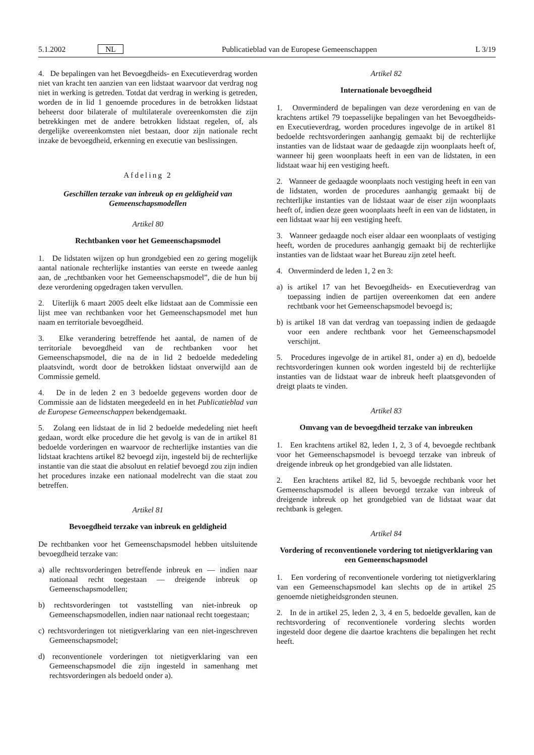5.1.2002 NL Publicatieblad van de Europese Gemeenschappen L 3/19
4. De bepalingen van het Bevoegdheids- en Executieverdrag worden niet van kracht ten aanzien van een lidstaat waarvoor dat verdrag nog niet in werking is getreden. Totdat dat verdrag in werking is getreden, worden de in lid 1 genoemde procedures in de betrokken lidstaat beheerst door bilaterale of multilaterale overeenkomsten die zijn betrekkingen met de andere betrokken lidstaat regelen, of, als dergelijke overeenkomsten niet bestaan, door zijn nationale recht inzake de bevoegdheid, erkenning en executie van beslissingen.
Afdeling 2
Geschillen terzake van inbreuk op en geldigheid van Gemeenschapsmodellen
Artikel 80
Rechtbanken voor het Gemeenschapsmodel
1. De lidstaten wijzen op hun grondgebied een zo gering mogelijk aantal nationale rechterlijke instanties van eerste en tweede aanleg aan, de „rechtbanken voor het Gemeenschapsmodel”, die de hun bij deze verordening opgedragen taken vervullen.
2. Uiterlijk 6 maart 2005 deelt elke lidstaat aan de Commissie een lijst mee van rechtbanken voor het Gemeenschapsmodel met hun naam en territoriale bevoegdheid.
3. Elke verandering betreffende het aantal, de namen of de territoriale bevoegdheid van de rechtbanken voor het Gemeenschapsmodel, die na de in lid 2 bedoelde mededeling plaatsvindt, wordt door de betrokken lidstaat onverwijld aan de Commissie gemeld.
4. De in de leden 2 en 3 bedoelde gegevens worden door de Commissie aan de lidstaten meegedeeld en in het Publicatieblad van de Europese Gemeenschappen bekendgemaakt.
5. Zolang een lidstaat de in lid 2 bedoelde mededeling niet heeft gedaan, wordt elke procedure die het gevolg is van de in artikel 81 bedoelde vorderingen en waarvoor de rechterlijke instanties van die lidstaat krachtens artikel 82 bevoegd zijn, ingesteld bij de rechterlijke instantie van die staat die absoluut en relatief bevoegd zou zijn indien het procedures inzake een nationaal modelrecht van die staat zou betreffen.
Artikel 81
Bevoegdheid terzake van inbreuk en geldigheid
De rechtbanken voor het Gemeenschapsmodel hebben uitsluitende bevoegdheid terzake van:
a) alle rechtsvorderingen betreffende inbreuk en — indien naar nationaal recht toegestaan — dreigende inbreuk op Gemeenschapsmodellen;
b) rechtsvorderingen tot vaststelling van niet-inbreuk op Gemeenschapsmodellen, indien naar nationaal recht toegestaan;
c) rechtsvorderingen tot nietigverklaring van een niet-ingeschreven Gemeenschapsmodel;
d) reconventionele vorderingen tot nietigverklaring van een Gemeenschapsmodel die zijn ingesteld in samenhang met rechtsvorderingen als bedoeld onder a).
Artikel 82
Internationale bevoegdheid
1. Onverminderd de bepalingen van deze verordening en van de krachtens artikel 79 toepasselijke bepalingen van het Bevoegdheids- en Executieverdrag, worden procedures ingevolge de in artikel 81 bedoelde rechtsvorderingen aanhangig gemaakt bij de rechterlijke instanties van de lidstaat waar de gedaagde zijn woonplaats heeft of, wanneer hij geen woonplaats heeft in een van de lidstaten, in een lidstaat waar hij een vestiging heeft.
2. Wanneer de gedaagde woonplaats noch vestiging heeft in een van de lidstaten, worden de procedures aanhangig gemaakt bij de rechterlijke instanties van de lidstaat waar de eiser zijn woonplaats heeft of, indien deze geen woonplaats heeft in een van de lidstaten, in een lidstaat waar hij een vestiging heeft.
3. Wanneer gedaagde noch eiser aldaar een woonplaats of vestiging heeft, worden de procedures aanhangig gemaakt bij de rechterlijke instanties van de lidstaat waar het Bureau zijn zetel heeft.
4. Onverminderd de leden 1, 2 en 3:
a) is artikel 17 van het Bevoegdheids- en Executieverdrag van toepassing indien de partijen overeenkomen dat een andere rechtbank voor het Gemeenschapsmodel bevoegd is;
b) is artikel 18 van dat verdrag van toepassing indien de gedaagde voor een andere rechtbank voor het Gemeenschapsmodel verschijnt.
5. Procedures ingevolge de in artikel 81, onder a) en d), bedoelde rechtsvorderingen kunnen ook worden ingesteld bij de rechterlijke instanties van de lidstaat waar de inbreuk heeft plaatsgevonden of dreigt plaats te vinden.
Artikel 83
Omvang van de bevoegdheid terzake van inbreuken
1. Een krachtens artikel 82, leden 1, 2, 3 of 4, bevoegde rechtbank voor het Gemeenschapsmodel is bevoegd terzake van inbreuk of dreigende inbreuk op het grondgebied van alle lidstaten.
2. Een krachtens artikel 82, lid 5, bevoegde rechtbank voor het Gemeenschapsmodel is alleen bevoegd terzake van inbreuk of dreigende inbreuk op het grondgebied van de lidstaat waar dat rechtbank is gelegen.
Artikel 84
Vordering of reconventionele vordering tot nietigverklaring van een Gemeenschapsmodel
1. Een vordering of reconventionele vordering tot nietigverklaring van een Gemeenschapsmodel kan slechts op de in artikel 25 genoemde nietigheidsgronden steunen.
2. In de in artikel 25, leden 2, 3, 4 en 5, bedoelde gevallen, kan de rechtsvordering of reconventionele vordering slechts worden ingesteld door degene die daartoe krachtens die bepalingen het recht heeft.